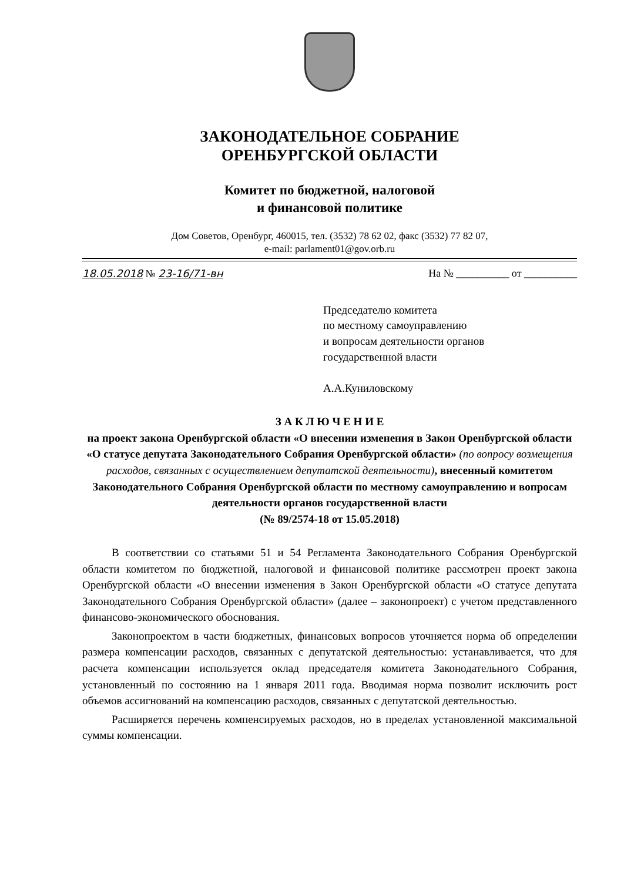ЗАКОНОДАТЕЛЬНОЕ СОБРАНИЕ
ОРЕНБУРГСКОЙ ОБЛАСТИ
Комитет по бюджетной, налоговой
и финансовой политике
Дом Советов, Оренбург, 460015, тел. (3532) 78 62 02, факс (3532) 77 82 07,
e-mail: parlament01@gov.orb.ru
18.05.2018 № 23-16/71-вн На № __________ от __________
Председателю комитета
по местному самоуправлению
и вопросам деятельности органов
государственной власти
А.А.Куниловскому
З А К Л Ю Ч Е Н И Е
на проект закона Оренбургской области «О внесении изменения в Закон Оренбургской области «О статусе депутата Законодательного Собрания Оренбургской области» (по вопросу возмещения расходов, связанных с осуществлением депутатской деятельности), внесенный комитетом Законодательного Собрания Оренбургской области по местному самоуправлению и вопросам деятельности органов государственной власти
(№ 89/2574-18 от 15.05.2018)
В соответствии со статьями 51 и 54 Регламента Законодательного Собрания Оренбургской области комитетом по бюджетной, налоговой и финансовой политике рассмотрен проект закона Оренбургской области «О внесении изменения в Закон Оренбургской области «О статусе депутата Законодательного Собрания Оренбургской области» (далее – законопроект) с учетом представленного финансово-экономического обоснования.
Законопроектом в части бюджетных, финансовых вопросов уточняется норма об определении размера компенсации расходов, связанных с депутатской деятельностью: устанавливается, что для расчета компенсации используется оклад председателя комитета Законодательного Собрания, установленный по состоянию на 1 января 2011 года. Вводимая норма позволит исключить рост объемов ассигнований на компенсацию расходов, связанных с депутатской деятельностью.
Расширяется перечень компенсируемых расходов, но в пределах установленной максимальной суммы компенсации.